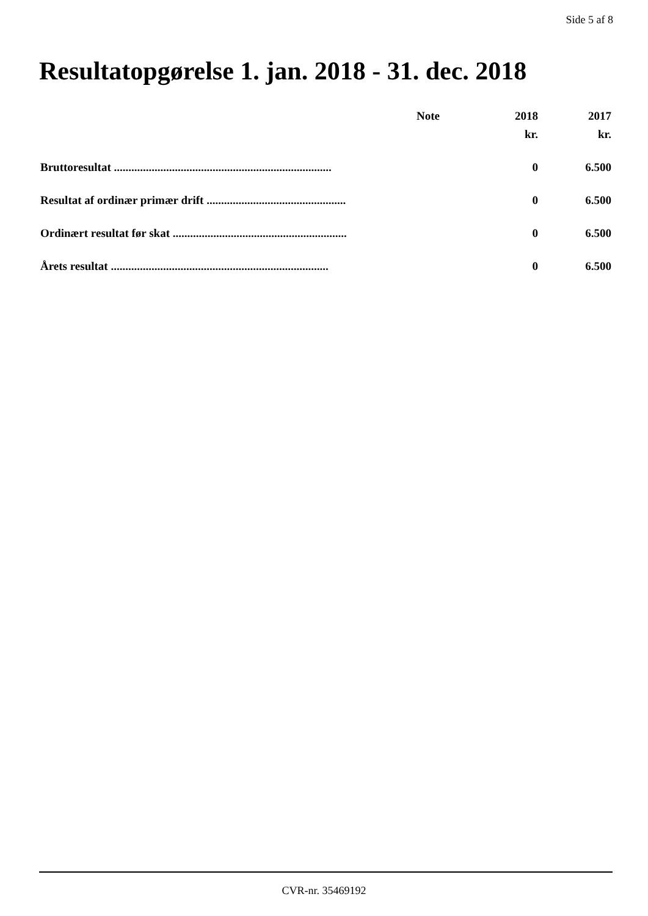Side 5 af 8
Resultatopgørelse 1. jan. 2018 - 31. dec. 2018
| | Note | 2018 | 2017 |
| --- | --- | --- | --- |
| | | kr. | kr. |
| Bruttoresultat ........................................................................... | | 0 | 6.500 |
| Resultat af ordinær primær drift ................................................ | | 0 | 6.500 |
| Ordinært resultat før skat ............................................................ | | 0 | 6.500 |
| Årets resultat ........................................................................... | | 0 | 6.500 |
CVR-nr. 35469192